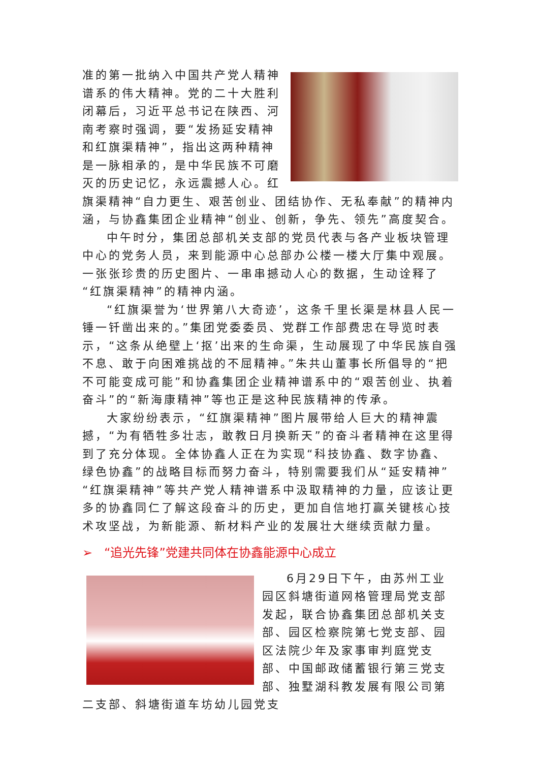准的第一批纳入中国共产党人精神谱系的伟大精神。党的二十大胜利闭幕后，习近平总书记在陕西、河南考察时强调，要“发扬延安精神和红旗渠精神”，指出这两种精神是一脉相承的，是中华民族不可磨灭的历史记忆，永远震撼人心。红旗渠精神“自力更生、艰苦创业、团结协作、无私奉献”的精神内涵，与协鑫集团企业精神“创业、创新，争先、领先”高度契合。
中午时分，集团总部机关支部的党员代表与各产业板块管理中心的党务人员，来到能源中心总部办公楼一楼大厅集中观展。一张张珍贵的历史图片、一串串撼动人心的数据，生动诠释了“红旗渠精神”的精神内涵。
“红旗渠誉为‘世界第八大奇迹’，这条千里长渠是林县人民一锤一钎凿出来的。”集团党委委员、党群工作部费忠在导览时表示，“这条从绝壁上‘抠’出来的生命渠，生动展现了中华民族自强不息、敢于向困难挑战的不屈精神。”朱共山董事长所倡导的“把不可能变成可能”和协鑫集团企业精神谱系中的“艰苦创业、执着奋斗”的“新海康精神”等也正是这种民族精神的传承。
大家纷纷表示，“红旗渠精神”图片展带给人巨大的精神震撼，“为有牺牲多壮志，敢教日月换新天”的奋斗者精神在这里得到了充分体现。全体协鑫人正在为实现“科技协鑫、数字协鑫、绿色协鑫”的战略目标而努力奋斗，特别需要我们从“延安精神”“红旗渠精神”等共产党人精神谱系中汲取精神的力量，应该让更多的协鑫同仁了解这段奋斗的历史，更加自信地打赢关键核心技术攻坚战，为新能源、新材料产业的发展壮大继续贡献力量。
➢ “追光先锋”党建共同体在协鑫能源中心成立
6月29日下午，由苏州工业园区斜塘街道网格管理局党支部发起，联合协鑫集团总部机关支部、园区检察院第七党支部、园区法院少年及家事审判庭党支部、中国邮政储蓄银行第三党支部、独墅湖科教发展有限公司第二支部、斜塘街道车坊幼儿园党支